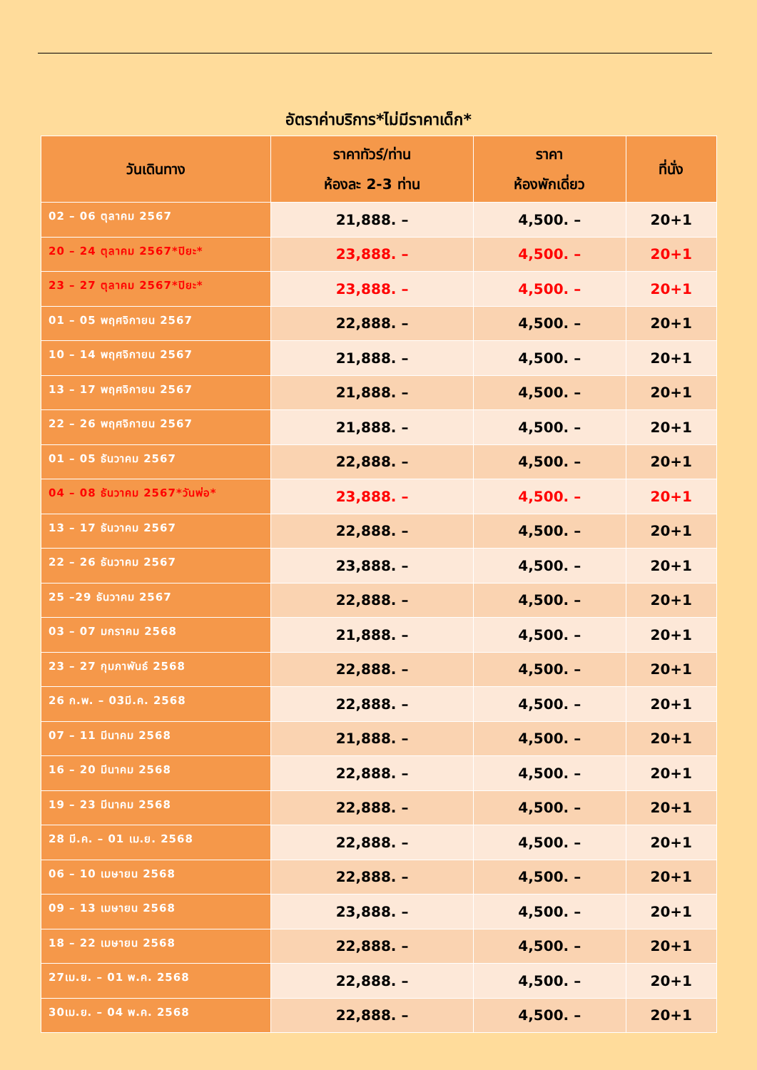อัตราค่าบริการ*ไม่มีราคาเด็ก*
| วันเดินทาง | ราคาทัวร์/ท่าน ห้องละ 2-3 ท่าน | ราคา ห้องพักเดี่ยว | ที่นั่ง |
| --- | --- | --- | --- |
| 02 – 06 ตุลาคม 2567 | 21,888. – | 4,500. – | 20+1 |
| 20 – 24 ตุลาคม 2567*ปิยะ* | 23,888. – | 4,500. – | 20+1 |
| 23 – 27 ตุลาคม 2567*ปิยะ* | 23,888. – | 4,500. – | 20+1 |
| 01 – 05 พฤศจิกายน 2567 | 22,888. – | 4,500. – | 20+1 |
| 10 – 14 พฤศจิกายน 2567 | 21,888. – | 4,500. – | 20+1 |
| 13 – 17 พฤศจิกายน 2567 | 21,888. – | 4,500. – | 20+1 |
| 22 – 26 พฤศจิกายน 2567 | 21,888. – | 4,500. – | 20+1 |
| 01 – 05 ธันวาคม 2567 | 22,888. – | 4,500. – | 20+1 |
| 04 – 08 ธันวาคม 2567*วันพ่อ* | 23,888. – | 4,500. – | 20+1 |
| 13 – 17 ธันวาคม 2567 | 22,888. – | 4,500. – | 20+1 |
| 22 – 26 ธันวาคม 2567 | 23,888. – | 4,500. – | 20+1 |
| 25 –29 ธันวาคม 2567 | 22,888. – | 4,500. – | 20+1 |
| 03 – 07 มกราคม 2568 | 21,888. – | 4,500. – | 20+1 |
| 23 – 27 กุมภาพันธ์ 2568 | 22,888. – | 4,500. – | 20+1 |
| 26 ก.พ. – 03มี.ค. 2568 | 22,888. – | 4,500. – | 20+1 |
| 07 – 11 มีนาคม 2568 | 21,888. – | 4,500. – | 20+1 |
| 16 – 20 มีนาคม 2568 | 22,888. – | 4,500. – | 20+1 |
| 19 – 23 มีนาคม 2568 | 22,888. – | 4,500. – | 20+1 |
| 28 มี.ค. – 01 เม.ย. 2568 | 22,888. – | 4,500. – | 20+1 |
| 06 – 10 เมษายน 2568 | 22,888. – | 4,500. – | 20+1 |
| 09 – 13 เมษายน 2568 | 23,888. – | 4,500. – | 20+1 |
| 18 – 22 เมษายน 2568 | 22,888. – | 4,500. – | 20+1 |
| 27เม.ย. – 01 พ.ค. 2568 | 22,888. – | 4,500. – | 20+1 |
| 30เม.ย. – 04 พ.ค. 2568 | 22,888. – | 4,500. – | 20+1 |